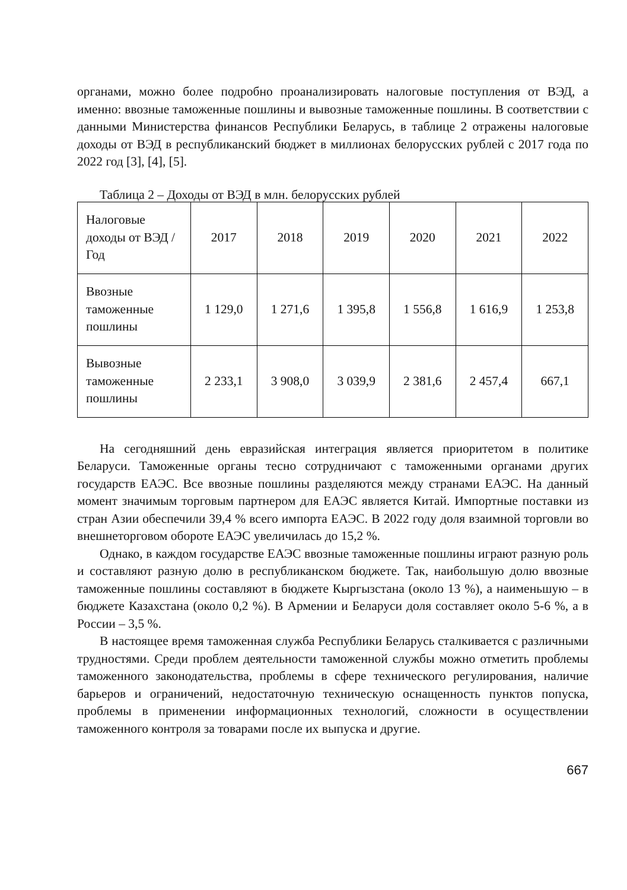органами, можно более подробно проанализировать налоговые поступления от ВЭД, а именно: ввозные таможенные пошлины и вывозные таможенные пошлины. В соответствии с данными Министерства финансов Республики Беларусь, в таблице 2 отражены налоговые доходы от ВЭД в республиканский бюджет в миллионах белорусских рублей с 2017 года по 2022 год [3], [4], [5].
Таблица 2 – Доходы от ВЭД в млн. белорусских рублей
| Налоговые доходы от ВЭД / Год | 2017 | 2018 | 2019 | 2020 | 2021 | 2022 |
| --- | --- | --- | --- | --- | --- | --- |
| Ввозные таможенные пошлины | 1 129,0 | 1 271,6 | 1 395,8 | 1 556,8 | 1 616,9 | 1 253,8 |
| Вывозные таможенные пошлины | 2 233,1 | 3 908,0 | 3 039,9 | 2 381,6 | 2 457,4 | 667,1 |
На сегодняшний день евразийская интеграция является приоритетом в политике Беларуси. Таможенные органы тесно сотрудничают с таможенными органами других государств ЕАЭС. Все ввозные пошлины разделяются между странами ЕАЭС. На данный момент значимым торговым партнером для ЕАЭС является Китай. Импортные поставки из стран Азии обеспечили 39,4 % всего импорта ЕАЭС. В 2022 году доля взаимной торговли во внешнеторговом обороте ЕАЭС увеличилась до 15,2 %.
Однако, в каждом государстве ЕАЭС ввозные таможенные пошлины играют разную роль и составляют разную долю в республиканском бюджете. Так, наибольшую долю ввозные таможенные пошлины составляют в бюджете Кыргызстана (около 13 %), а наименьшую – в бюджете Казахстана (около 0,2 %). В Армении и Беларуси доля составляет около 5-6 %, а в России – 3,5 %.
В настоящее время таможенная служба Республики Беларусь сталкивается с различными трудностями. Среди проблем деятельности таможенной службы можно отметить проблемы таможенного законодательства, проблемы в сфере технического регулирования, наличие барьеров и ограничений, недостаточную техническую оснащенность пунктов попуска, проблемы в применении информационных технологий, сложности в осуществлении таможенного контроля за товарами после их выпуска и другие.
667